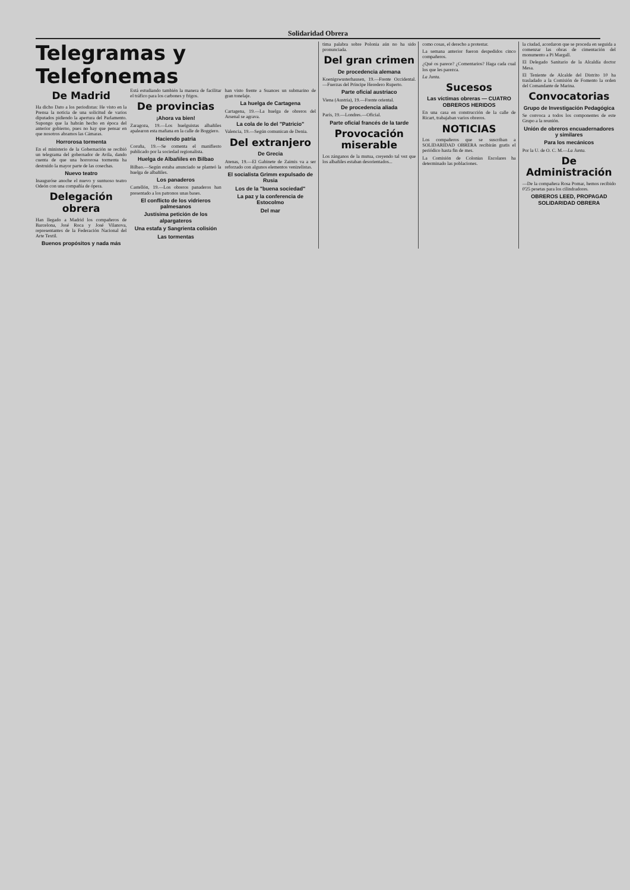Solidaridad Obrera
Telegramas y Telefonemas
De Madrid
Ha dicho Dato a los periodistas: He visto en la Prensa la noticia de una solicitud de varios diputados pidiendo la apertura del Parlamento. Supongo que la habrán hecho en época del anterior gobierno, pues no hay que pensar en que nosotros abramos las Cámaras.
Horrorosa tormenta
En el ministerio de la Gobernación se recibió un telegrama del gobernador de Avila, dando cuenta de que una horrorosa tormenta ha destruido la mayor parte de las cosechas.
Nuevo teatro
Inauguróse anoche el nuevo y suntuoso teatro Odeón con una compañía de ópera.
Delegación obrera
Han llegado a Madrid los compañeros de Barcelona, José Roca y José Vilanova, representantes de la Federación Nacional del Arte Textil.
Buenos propósitos y nada más
Está estudiando también la manera de facilitar el tráfico para los carbones y frigos.
De provincias
¡Ahora va bien!
Zaragoza, 19.—Los huelguistas albañiles apalearon esta mañana en la calle de Boggiero.
Haciendo patria
Coruña, 19.—Se comenta el manifiesto publicado por la sociedad regionalista.
Huelga de Albañiles en Bilbao
Bilbao.—Según estaba anunciado se planteó la huelga de albañiles.
Los panaderos
Castellón, 19.—Los obreros panaderos han presentado a los patronos unas bases.
El conflicto de los vidrieros palmesanos
Justísima petición de los alpargateros
Una estafa y Sangrienta colisión
Las tormentas
han visto frente a Suances un submarino de gran tonelaje.
La huelga de Cartagena
Cartagena, 19.—La huelga de obreros del Arsenal se agrava.
La cola de lo del "Patricio"
Valencia, 19.—Según comunican de Denia.
Del extranjero
De Grecia
Atenas, 19.—El Gabinete de Zaimis va a ser reforzado con algunos elementos venizelistas.
El socialista Grimm expulsado de Rusia
Los de la "buena sociedad"
La paz y la conferencia de Estocolmo
Del mar
tima palabra sobre Polonia aún no ha sido pronunciada.
Del gran crimen
De procedencia alemana
Koenigswusterhausen, 19.—Frente Occidental.—Fuerzas del Príncipe Heredero Ruperto.
Parte oficial austriaco
Viena (Austria), 19.—Frente oriental.
De procedencia aliada
París, 19.—Londres.—Oficial.
Parte oficial francés de la tarde
Provocación miserable
Los zánganos de la mutua, creyendo tal vez que los albañiles estaban desorientados...
como cosas, el derecho a protestar.
La semana anterior fueron despedidos cinco compañeros.
¿Qué os parece? ¿Comentarios? Haga cada cual los que les parezca.
La Junta.
Sucesos
Las víctimas obreras — CUATRO OBREROS HERIDOS
En una casa en construcción de la calle de Ricart, trabajaban varios obreros.
NOTICIAS
Los compañeros que se suscriban a SOLIDARIDAD OBRERA recibirán gratis el periódico hasta fin de mes.
La Comisión de Colonias Escolares ha determinado las poblaciones.
la ciudad, acordaron que se proceda en seguida a comenzar las obras de cimentación del monumento a Pi Margall.
El Delegado Sanitario de la Alcaldía doctor Mesa.
El Teniente de Alcalde del Distrito 10 ha trasladado a la Comisión de Fomento la orden del Comandante de Marina.
Convocatorias
Grupo de Investigación Pedagógica
Se convoca a todos los componentes de este Grupo a la reunión.
Unión de obreros encuadernadores y similares
Para los mecánicos
Por la U. de O. C. M.—La Junta.
De Administración
—De la compañera Rosa Pomar, hemos recibido 0'25 pesetas para los cilindradores.
OBREROS LEED, PROPAGAD SOLIDARIDAD OBRERA